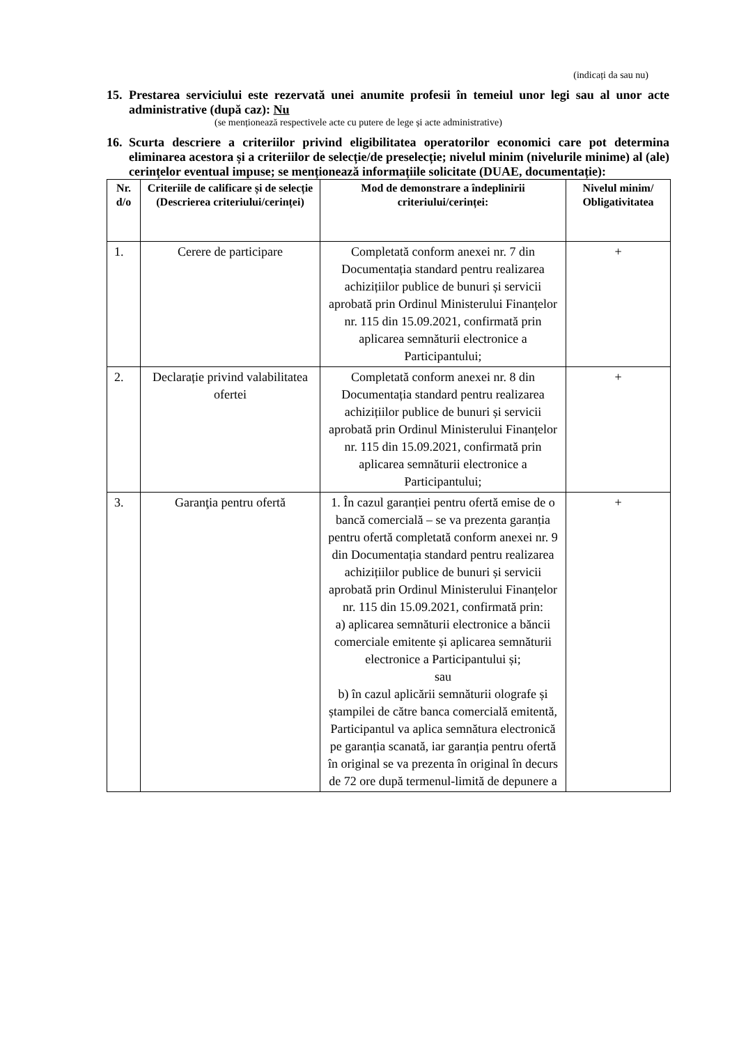(indicați da sau nu)
15. Prestarea serviciului este rezervată unei anumite profesii în temeiul unor legi sau al unor acte administrative (după caz): Nu
(se menționează respectivele acte cu putere de lege și acte administrative)
16. Scurta descriere a criteriilor privind eligibilitatea operatorilor economici care pot determina eliminarea acestora și a criteriilor de selecție/de preselecție; nivelul minim (nivelurile minime) al (ale) cerințelor eventual impuse; se menționează informațiile solicitate (DUAE, documentație):
| Nr. d/o | Criteriile de calificare și de selecție (Descrierea criteriului/cerinței) | Mod de demonstrare a îndeplinirii criteriului/cerinței: | Nivelul minim/ Obligativitatea |
| --- | --- | --- | --- |
| 1. | Cerere de participare | Completată conform anexei nr. 7 din Documentația standard pentru realizarea achizițiilor publice de bunuri și servicii aprobată prin Ordinul Ministerului Finanțelor nr. 115 din 15.09.2021, confirmată prin aplicarea semnăturii electronice a Participantului; | + |
| 2. | Declarație privind valabilitatea ofertei | Completată conform anexei nr. 8 din Documentația standard pentru realizarea achizițiilor publice de bunuri și servicii aprobată prin Ordinul Ministerului Finanțelor nr. 115 din 15.09.2021, confirmată prin aplicarea semnăturii electronice a Participantului; | + |
| 3. | Garanţia pentru ofertă | 1. În cazul garanției pentru ofertă emise de o bancă comercială – se va prezenta garanția pentru ofertă completată conform anexei nr. 9 din Documentația standard pentru realizarea achizițiilor publice de bunuri și servicii aprobată prin Ordinul Ministerului Finanțelor nr. 115 din 15.09.2021, confirmată prin: a) aplicarea semnăturii electronice a băncii comerciale emitente și aplicarea semnăturii electronice a Participantului și; sau b) în cazul aplicării semnăturii olografe și ștampilei de către banca comercială emitentă, Participantul va aplica semnătura electronică pe garanția scanată, iar garanția pentru ofertă în original se va prezenta în original în decurs de 72 ore după termenul-limită de depunere a | + |